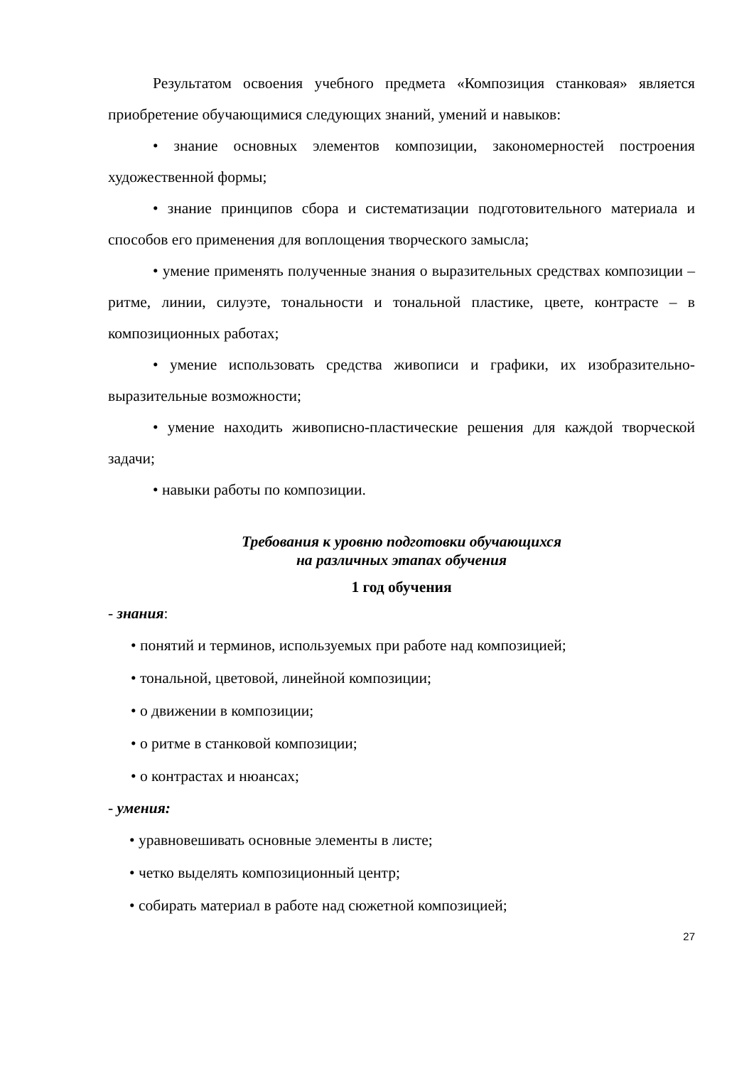Результатом освоения учебного предмета «Композиция станковая» является приобретение обучающимися следующих знаний, умений и навыков:
• знание основных элементов композиции, закономерностей построения художественной формы;
• знание принципов сбора и систематизации подготовительного материала и способов его применения для воплощения творческого замысла;
• умение применять полученные знания о выразительных средствах композиции – ритме, линии, силуэте, тональности и тональной пластике, цвете, контрасте – в композиционных работах;
• умение использовать средства живописи и графики, их изобразительно-выразительные возможности;
• умение находить живописно-пластические решения для каждой творческой задачи;
• навыки работы по композиции.
Требования к уровню подготовки обучающихся
на различных этапах обучения
1 год обучения
- знания:
• понятий и терминов, используемых при работе над композицией;
• тональной, цветовой, линейной композиции;
• о движении в композиции;
• о ритме в станковой композиции;
• о контрастах и нюансах;
- умения:
• уравновешивать основные элементы в листе;
• четко выделять композиционный центр;
• собирать материал в работе над сюжетной композицией;
27